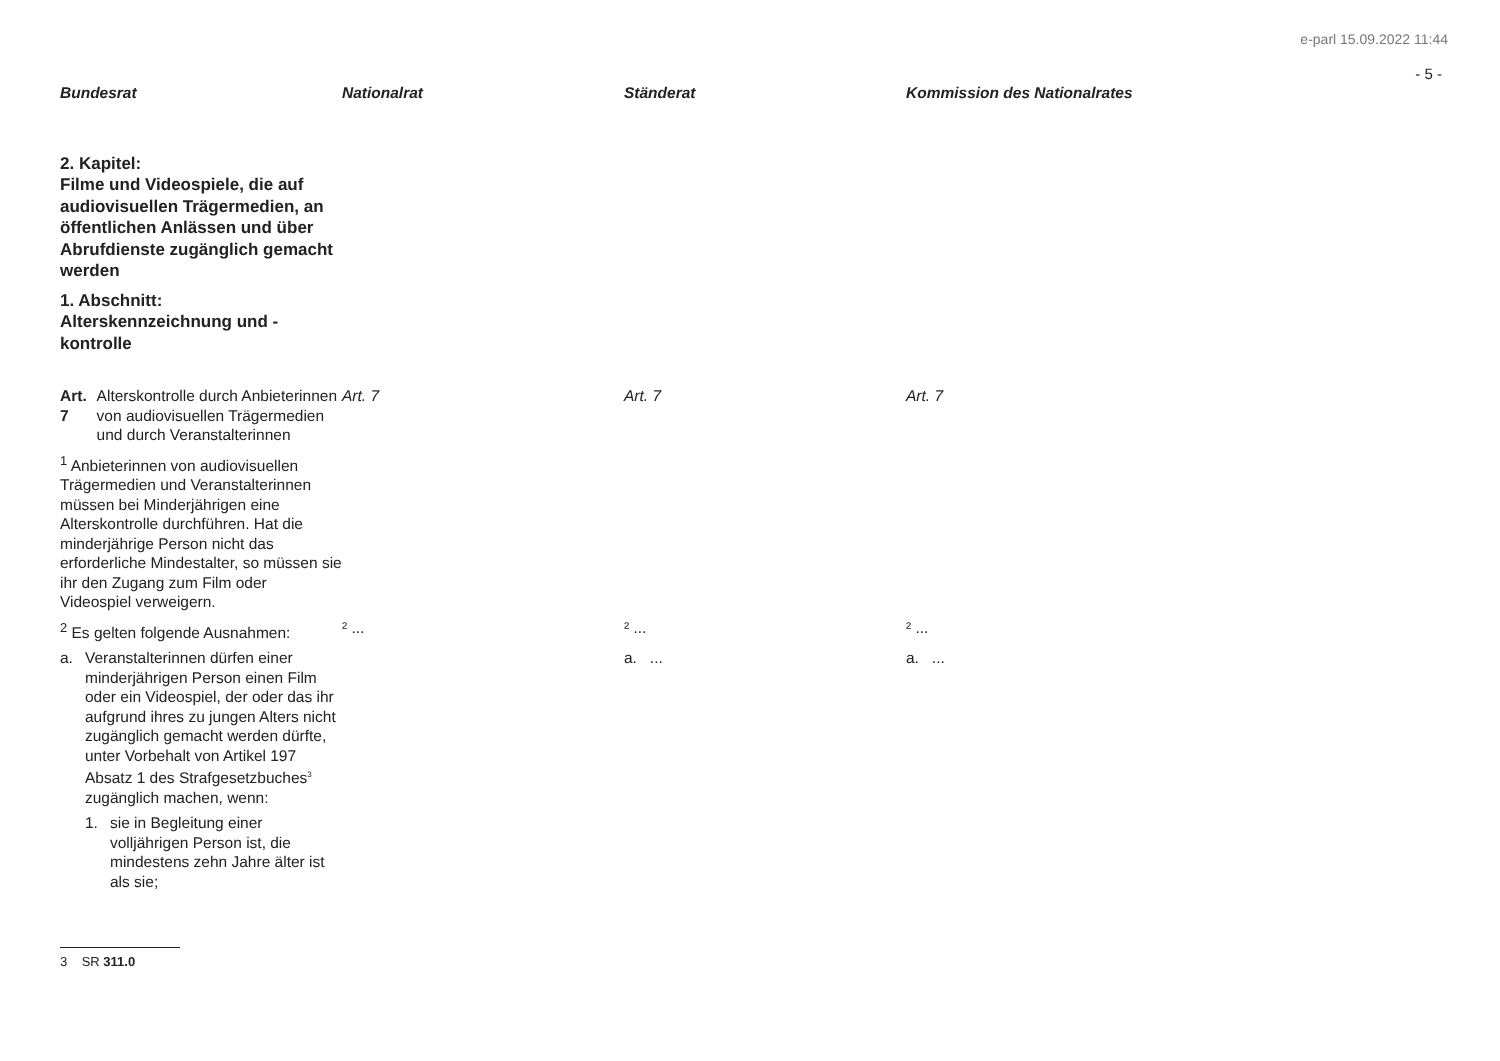e-parl 15.09.2022 11:44
- 5 -
| Bundesrat | Nationalrat | Ständerat | Kommission des Nationalrates |
| --- | --- | --- | --- |
| 2. Kapitel: Filme und Videospiele, die auf audiovisuellen Trägermedien, an öffentlichen Anlässen und über Abrufdienste zugänglich gemacht werden 1. Abschnitt: Alterskennzeichnung und -kontrolle | | | |
| Art. 7 Alterskontrolle durch Anbieterinnen von audiovisuellen Trägermedien und durch Veranstalterinnen | Art. 7 | Art. 7 | Art. 7 |
| <sup>1</sup> Anbieterinnen von audiovisuellen Trägermedien und Veranstalterinnen müssen bei Minderjährigen eine Alterskontrolle durchführen. Hat die minderjährige Person nicht das erforderliche Mindestalter, so müssen sie ihr den Zugang zum Film oder Videospiel verweigern. | | | |
| <sup>2</sup> Es gelten folgende Ausnahmen: | ² ... | ² ... | ² ... |
| a. Veranstalterinnen dürfen einer minderjährigen Person einen Film oder ein Videospiel, der oder das ihr aufgrund ihres zu jungen Alters nicht zugänglich gemacht werden dürfte, unter Vorbehalt von Artikel 197 Absatz 1 des Strafgesetzbuches<sup>3</sup> zugänglich machen, wenn: 1. sie in Begleitung einer volljährigen Person ist, die mindestens zehn Jahre älter ist als sie; | | a. ... | a. ... |
3 SR 311.0